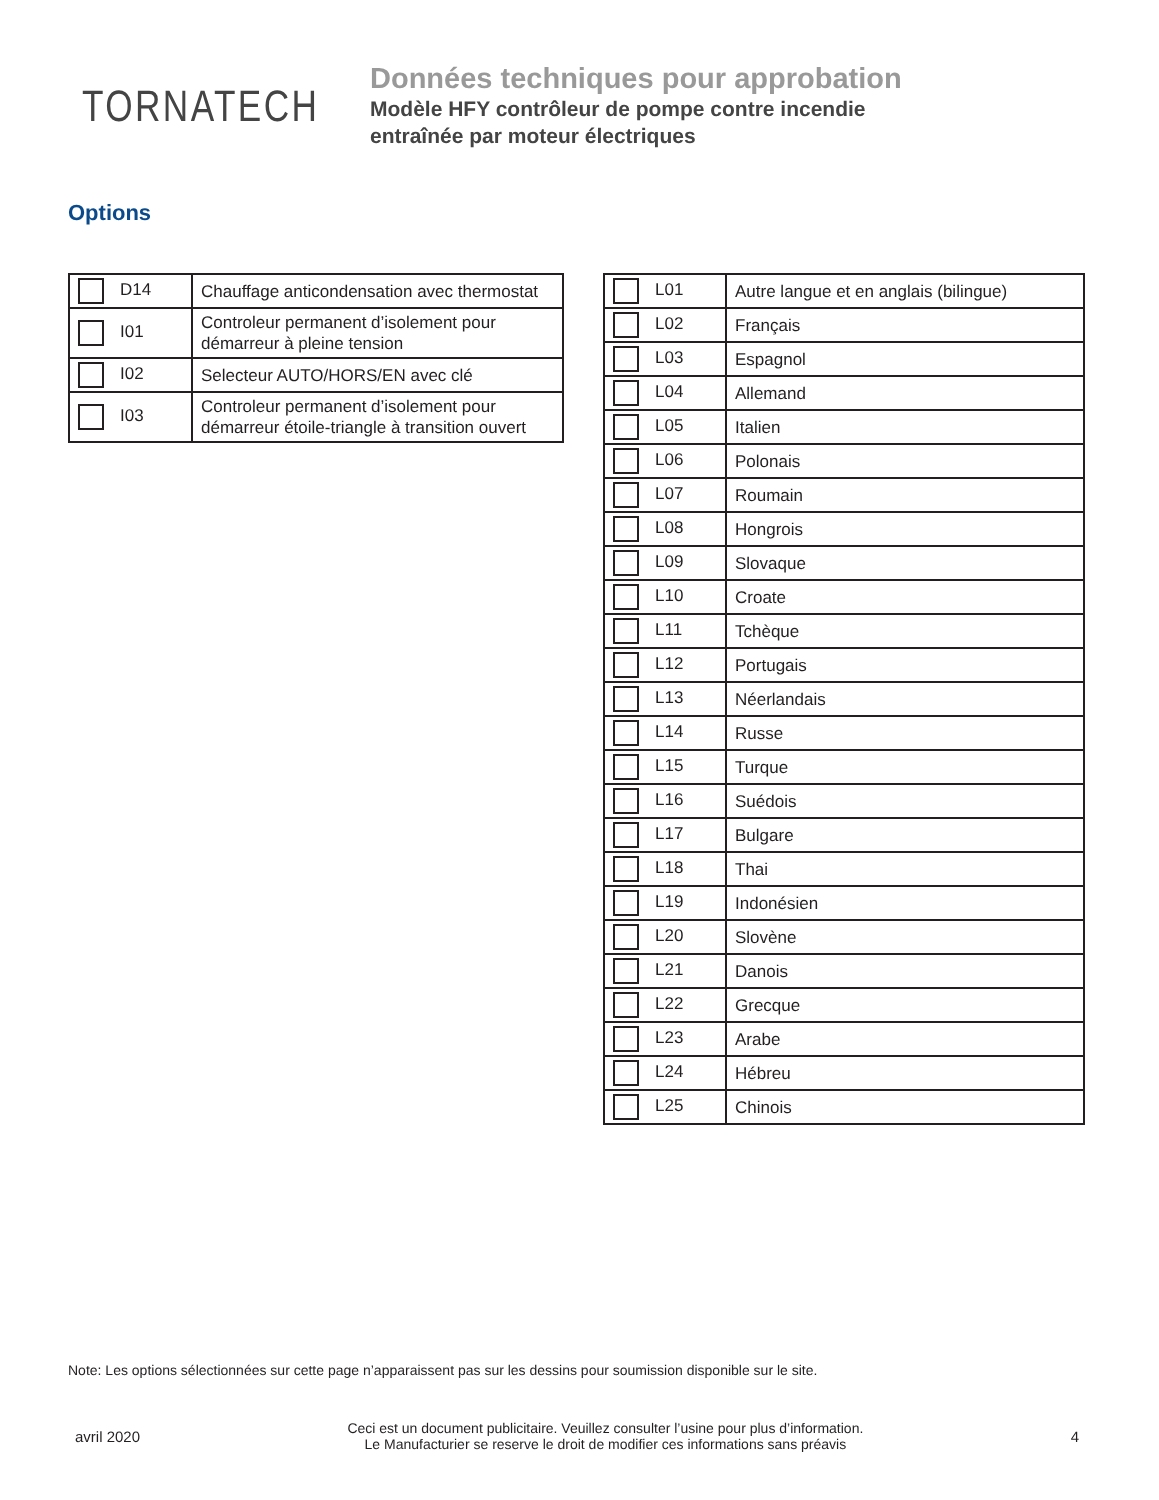TORNATECH
Données techniques pour approbation
Modèle HFY contrôleur de pompe contre incendie
entraînée par moteur électriques
Options
| D14 | Chauffage anticondensation avec thermostat |
| I01 | Controleur permanent d’isolement pour démarreur à pleine tension |
| I02 | Selecteur AUTO/HORS/EN avec clé |
| I03 | Controleur permanent d’isolement pour démarreur étoile-triangle à transition ouvert |
| L01 | Autre langue et en anglais (bilingue) |
| L02 | Français |
| L03 | Espagnol |
| L04 | Allemand |
| L05 | Italien |
| L06 | Polonais |
| L07 | Roumain |
| L08 | Hongrois |
| L09 | Slovaque |
| L10 | Croate |
| L11 | Tchèque |
| L12 | Portugais |
| L13 | Néerlandais |
| L14 | Russe |
| L15 | Turque |
| L16 | Suédois |
| L17 | Bulgare |
| L18 | Thai |
| L19 | Indonésien |
| L20 | Slovène |
| L21 | Danois |
| L22 | Grecque |
| L23 | Arabe |
| L24 | Hébreu |
| L25 | Chinois |
Note: Les options sélectionnées sur cette page n’apparaissent pas sur les dessins pour soumission disponible sur le site.
avril 2020
Ceci est un document publicitaire. Veuillez consulter l’usine pour plus d’information.
Le Manufacturier se reserve le droit de modifier ces informations sans préavis
4